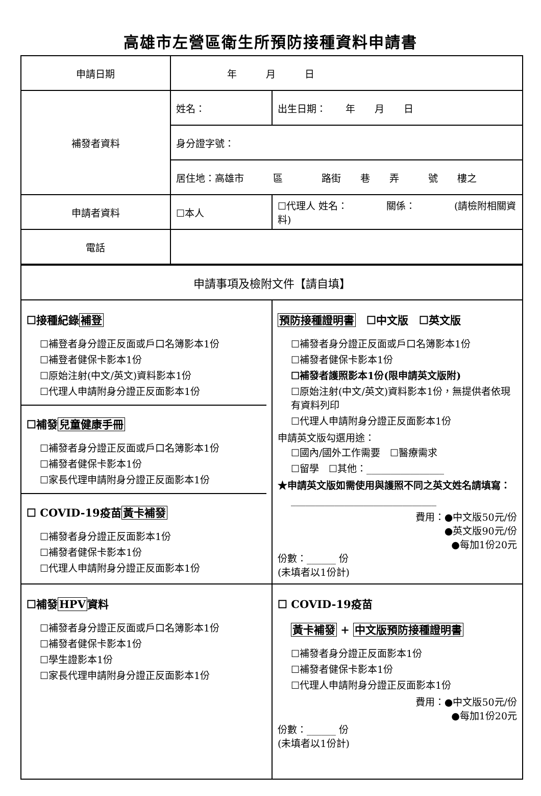高雄市左營區衛生所預防接種資料申請書
| 申請日期 | 年 月 日 | | |
| 補發者資料 | 姓名： | | 出生日期： 年 月 日 |
| | 身分證字號： | | |
| | 居住地：高雄市 區 路街 巷 弄 號 樓之 | | |
| 申請者資料 | ☐本人 | ☐代理人 姓名： 關係： (請檢附相關資料) | |
| 電話 | | | |
| 申請事項及檢附文件【請自填】 | | | |
| ☐接種紀錄 補登 ☐補登者身分證正反面或戶口名簿影本1份 ☐補登者健保卡影本1份 ☐原始注射(中文/英文)資料影本1份 ☐代理人申請附身分證正反面影本1份 ☐補發 兒童健康手冊 ☐補發者身分證正反面或戶口名簿影本1份 ☐補發者健保卡影本1份 ☐家長代理申請附身分證正反面影本1份 ☐ COVID-19疫苗 黃卡補發 ☐補發者身分證正反面影本1份 ☐補發者健保卡影本1份 ☐代理人申請附身分證正反面影本1份 | | 預防接種證明書 ☐中文版 ☐英文版 ☐補發者身分證正反面或戶口名簿影本1份 ☐補發者健保卡影本1份 ☐補發者護照影本1份(限申請英文版附) ☐原始注射(中文/英文)資料影本1份，無提供者依現有資料列印 ☐代理人申請附身分證正反面影本1份 申請英文版勾選用途： ☐國內/國外工作需要 ☐醫療需求 ☐留學 ☐其他：________________ ★申請英文版如需使用與護照不同之英文姓名請填寫： ______________________________ 費用：●中文版50元/份 ●英文版90元/份 ●每加1份20元 份數：______ 份 (未填者以1份計) | |
| ☐補發 HPV 資料 ☐補發者身分證正反面或戶口名簿影本1份 ☐補發者健保卡影本1份 ☐學生證影本1份 ☐家長代理申請附身分證正反面影本1份 | | ☐ COVID-19疫苗 黃卡補發 + 中文版預防接種證明書 ☐補發者身分證正反面影本1份 ☐補發者健保卡影本1份 ☐代理人申請附身分證正反面影本1份 費用：●中文版50元/份 ●每加1份20元 份數：______ 份 (未填者以1份計) | |